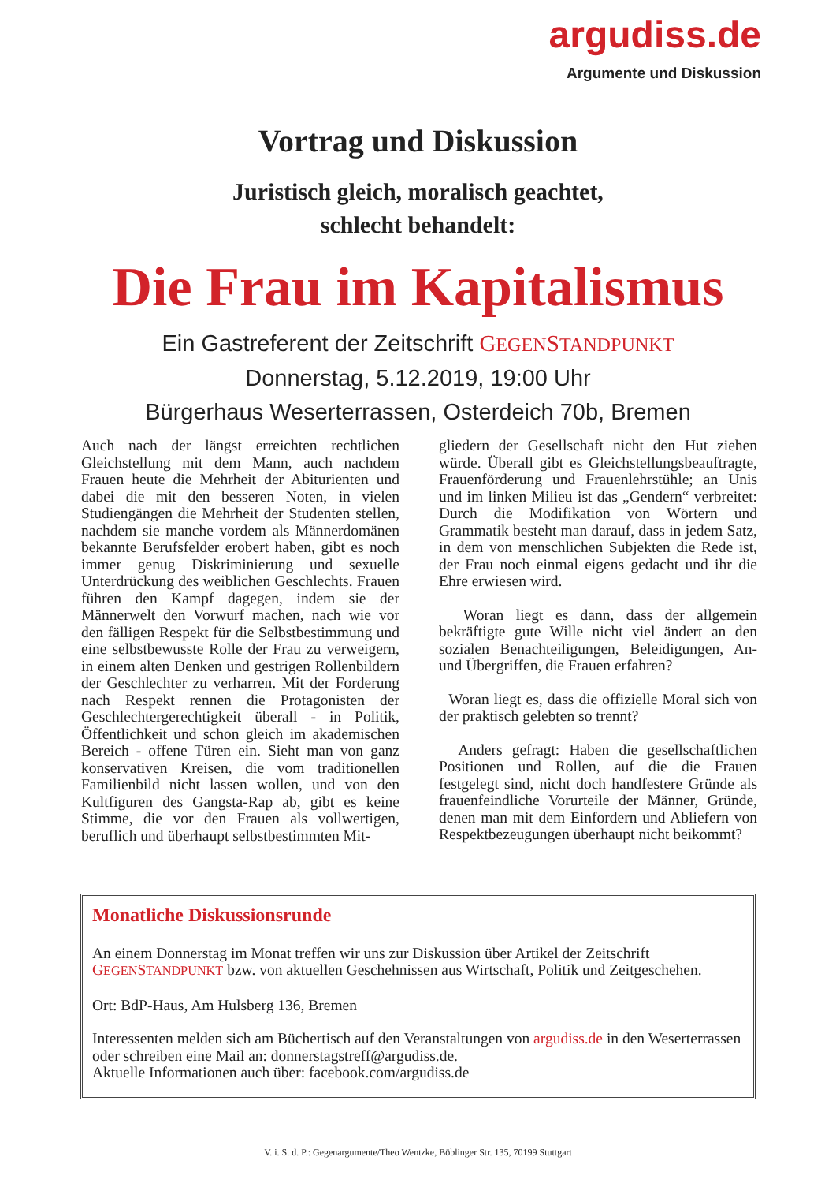argudiss.de
Argumente und Diskussion
Vortrag und Diskussion
Juristisch gleich, moralisch geachtet,
schlecht behandelt:
Die Frau im Kapitalismus
Ein Gastreferent der Zeitschrift GEGENSTANDPUNKT
Donnerstag, 5.12.2019, 19:00 Uhr
Bürgerhaus Weserterrassen, Osterdeich 70b, Bremen
Auch nach der längst erreichten rechtlichen Gleichstellung mit dem Mann, auch nachdem Frauen heute die Mehrheit der Abiturienten und dabei die mit den besseren Noten, in vielen Studiengängen die Mehrheit der Studenten stellen, nachdem sie manche vordem als Männerdomänen bekannte Berufsfelder erobert haben, gibt es noch immer genug Diskriminierung und sexuelle Unterdrückung des weiblichen Geschlechts. Frauen führen den Kampf dagegen, indem sie der Männerwelt den Vorwurf machen, nach wie vor den fälligen Respekt für die Selbstbestimmung und eine selbstbewusste Rolle der Frau zu verweigern, in einem alten Denken und gestrigen Rollenbildern der Geschlechter zu verharren. Mit der Forderung nach Respekt rennen die Protagonisten der Geschlechtergerechtigkeit überall - in Politik, Öffentlichkeit und schon gleich im akademischen Bereich - offene Türen ein. Sieht man von ganz konservativen Kreisen, die vom traditionellen Familienbild nicht lassen wollen, und von den Kultfiguren des Gangsta-Rap ab, gibt es keine Stimme, die vor den Frauen als vollwertigen, beruflich und überhaupt selbstbestimmten Mit-
gliedern der Gesellschaft nicht den Hut ziehen würde. Überall gibt es Gleichstellungsbeauftragte, Frauenförderung und Frauenlehrstühle; an Unis und im linken Milieu ist das „Gendern“ verbreitet: Durch die Modifikation von Wörtern und Grammatik besteht man darauf, dass in jedem Satz, in dem von menschlichen Subjekten die Rede ist, der Frau noch einmal eigens gedacht und ihr die Ehre erwiesen wird.
Woran liegt es dann, dass der allgemein bekräftigte gute Wille nicht viel ändert an den sozialen Benachteiligungen, Beleidigungen, An- und Übergriffen, die Frauen erfahren?
Woran liegt es, dass die offizielle Moral sich von der praktisch gelebten so trennt?
Anders gefragt: Haben die gesellschaftlichen Positionen und Rollen, auf die die Frauen festgelegt sind, nicht doch handfestere Gründe als frauenfeindliche Vorurteile der Männer, Gründe, denen man mit dem Einfordern und Abliefern von Respektbezeugungen überhaupt nicht beikommt?
Monatliche Diskussionsrunde
An einem Donnerstag im Monat treffen wir uns zur Diskussion über Artikel der Zeitschrift GEGENSTANDPUNKT bzw. von aktuellen Geschehnissen aus Wirtschaft, Politik und Zeitgeschehen.
Ort: BdP-Haus, Am Hulsberg 136, Bremen
Interessenten melden sich am Büchertisch auf den Veranstaltungen von argudiss.de in den Weserterrassen oder schreiben eine Mail an: donnerstagstreff@argudiss.de.
Aktuelle Informationen auch über: facebook.com/argudiss.de
V. i. S. d. P.: Gegenargumente/Theo Wentzke, Böblinger Str. 135, 70199 Stuttgart